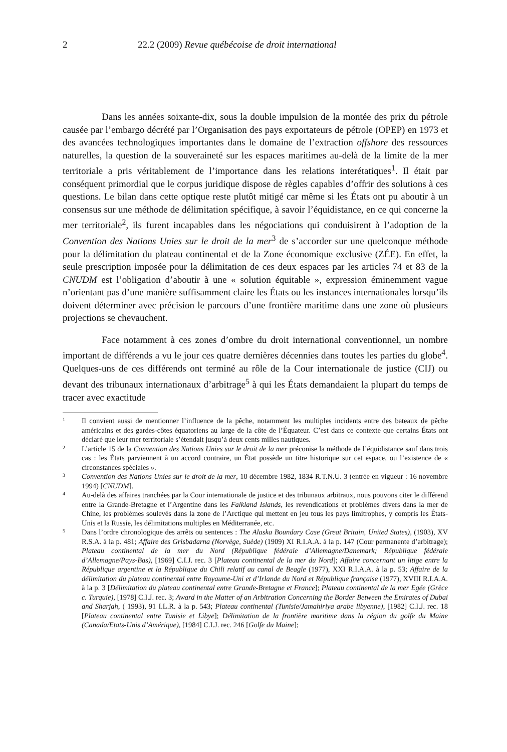2 22.2 (2009) Revue québécoise de droit international
Dans les années soixante-dix, sous la double impulsion de la montée des prix du pétrole causée par l’embargo décrété par l’Organisation des pays exportateurs de pétrole (OPEP) en 1973 et des avancées technologiques importantes dans le domaine de l’extraction offshore des ressources naturelles, la question de la souveraineté sur les espaces maritimes au-delà de la limite de la mer territoriale a pris véritablement de l’importance dans les relations interétatiques<sup>1</sup>. Il était par conséquent primordial que le corpus juridique dispose de règles capables d’offrir des solutions à ces questions. Le bilan dans cette optique reste plutôt mitigé car même si les États ont pu aboutir à un consensus sur une méthode de délimitation spécifique, à savoir l’équidistance, en ce qui concerne la mer territoriale<sup>2</sup>, ils furent incapables dans les négociations qui conduisirent à l’adoption de la Convention des Nations Unies sur le droit de la mer<sup>3</sup> de s’accorder sur une quelconque méthode pour la délimitation du plateau continental et de la Zone économique exclusive (ZÉE). En effet, la seule prescription imposée pour la délimitation de ces deux espaces par les articles 74 et 83 de la CNUDM est l’obligation d’aboutir à une « solution équitable », expression éminemment vague n’orientant pas d’une manière suffisamment claire les États ou les instances internationales lorsqu’ils doivent déterminer avec précision le parcours d’une frontière maritime dans une zone où plusieurs projections se chevauchent.
Face notamment à ces zones d’ombre du droit international conventionnel, un nombre important de différends a vu le jour ces quatre dernières décennies dans toutes les parties du globe<sup>4</sup>. Quelques-uns de ces différends ont terminé au rôle de la Cour internationale de justice (CIJ) ou devant des tribunaux internationaux d’arbitrage<sup>5</sup> à qui les États demandaient la plupart du temps de tracer avec exactitude
1 Il convient aussi de mentionner l’influence de la pêche, notamment les multiples incidents entre des bateaux de pêche américains et des gardes-côtes équatoriens au large de la côte de l’Équateur. C’est dans ce contexte que certains États ont déclaré que leur mer territoriale s’étendait jusqu’à deux cents milles nautiques.
2 L’article 15 de la Convention des Nations Unies sur le droit de la mer préconise la méthode de l’équidistance sauf dans trois cas : les États parviennent à un accord contraire, un État possède un titre historique sur cet espace, ou l’existence de « circonstances spéciales ».
3 Convention des Nations Unies sur le droit de la mer, 10 décembre 1982, 1834 R.T.N.U. 3 (entrée en vigueur : 16 novembre 1994) [CNUDM].
4 Au-delà des affaires tranchées par la Cour internationale de justice et des tribunaux arbitraux, nous pouvons citer le différend entre la Grande-Bretagne et l’Argentine dans les Falkland Islands, les revendications et problèmes divers dans la mer de Chine, les problèmes soulevés dans la zone de l’Arctique qui mettent en jeu tous les pays limitrophes, y compris les États-Unis et la Russie, les délimitations multiples en Méditerranée, etc.
5 Dans l’ordre chronologique des arrêts ou sentences : The Alaska Boundary Case (Great Britain, United States), (1903), XV R.S.A. à la p. 481; Affaire des Grisbadarna (Norvège, Suède) (1909) XI R.I.A.A. à la p. 147 (Cour permanente d’arbitrage); Plateau continental de la mer du Nord (République fédérale d’Allemagne/Danemark; République fédérale d’Allemagne/Pays-Bas), [1969] C.I.J. rec. 3 [Plateau continental de la mer du Nord]; Affaire concernant un litige entre la République argentine et la République du Chili relatif au canal de Beagle (1977), XXI R.I.A.A. à la p. 53; Affaire de la délimitation du plateau continental entre Royaume-Uni et d’Irlande du Nord et République française (1977), XVIII R.I.A.A. à la p. 3 [Délimitation du plateau continental entre Grande-Bretagne et France]; Plateau continental de la mer Egée (Grèce c. Turquie), [1978] C.I.J. rec. 3; Award in the Matter of an Arbitration Concerning the Border Between the Emirates of Dubai and Sharjah, ( 1993), 91 I.L.R. à la p. 543; Plateau continental (Tunisie/Jamahiriya arabe libyenne), [1982] C.I.J. rec. 18 [Plateau continental entre Tunisie et Libye]; Délimitation de la frontière maritime dans la région du golfe du Maine (Canada/Etats-Unis d’Amérique), [1984] C.I.J. rec. 246 [Golfe du Maine];